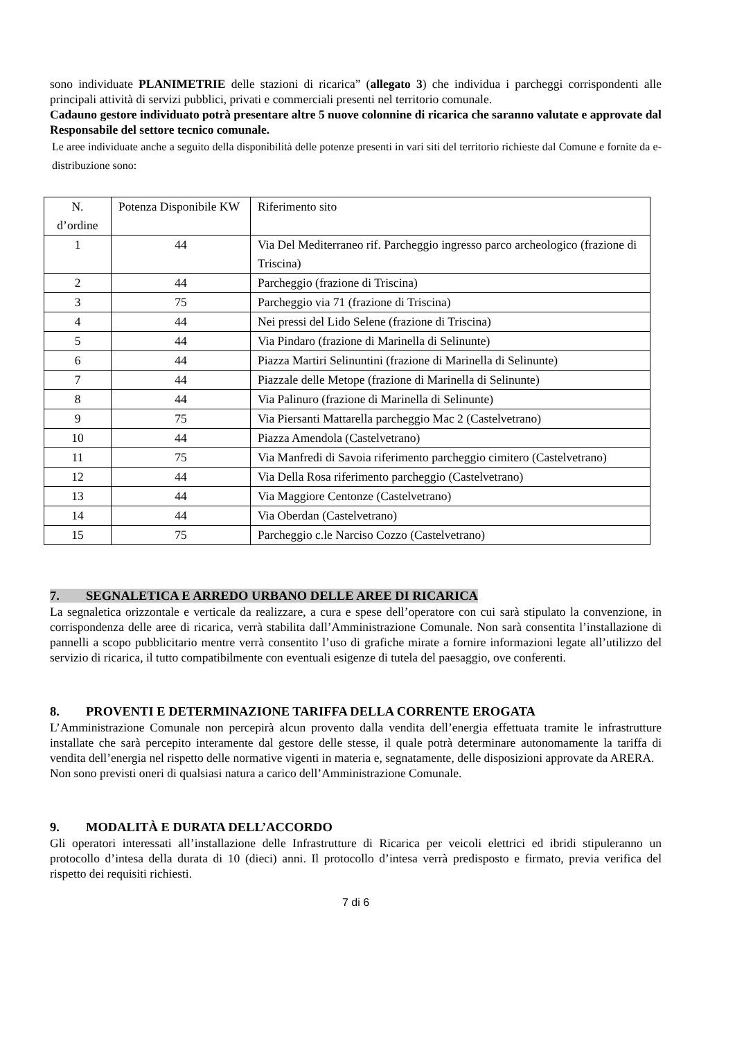sono individuate PLANIMETRIE delle stazioni di ricarica” (allegato 3) che individua i parcheggi corrispondenti alle principali attività di servizi pubblici, privati e commerciali presenti nel territorio comunale.
Cadauno gestore individuato potrà presentare altre 5 nuove colonnine di ricarica che saranno valutate e approvate dal Responsabile del settore tecnico comunale.
Le aree individuate anche a seguito della disponibilità delle potenze presenti in vari siti del territorio richieste dal Comune e fornite da e-distribuzione sono:
| N. d’ordine | Potenza Disponibile KW | Riferimento sito |
| 1 | 44 | Via Del Mediterraneo rif. Parcheggio ingresso parco archeologico (frazione di Triscina) |
| 2 | 44 | Parcheggio (frazione di Triscina) |
| 3 | 75 | Parcheggio via 71 (frazione di Triscina) |
| 4 | 44 | Nei pressi del Lido Selene (frazione di Triscina) |
| 5 | 44 | Via Pindaro (frazione di Marinella di Selinunte) |
| 6 | 44 | Piazza Martiri Selinuntini (frazione di Marinella di Selinunte) |
| 7 | 44 | Piazzale delle Metope (frazione di Marinella di Selinunte) |
| 8 | 44 | Via Palinuro (frazione di Marinella di Selinunte) |
| 9 | 75 | Via Piersanti Mattarella parcheggio Mac 2 (Castelvetrano) |
| 10 | 44 | Piazza Amendola (Castelvetrano) |
| 11 | 75 | Via Manfredi di Savoia riferimento parcheggio cimitero (Castelvetrano) |
| 12 | 44 | Via Della Rosa riferimento parcheggio (Castelvetrano) |
| 13 | 44 | Via Maggiore Centonze (Castelvetrano) |
| 14 | 44 | Via Oberdan (Castelvetrano) |
| 15 | 75 | Parcheggio c.le Narciso Cozzo (Castelvetrano) |
7. SEGNALETICA E ARREDO URBANO DELLE AREE DI RICARICA
La segnaletica orizzontale e verticale da realizzare, a cura e spese dell’operatore con cui sarà stipulato la convenzione, in corrispondenza delle aree di ricarica, verrà stabilita dall’Amministrazione Comunale. Non sarà consentita l’installazione di pannelli a scopo pubblicitario mentre verrà consentito l’uso di grafiche mirate a fornire informazioni legate all’utilizzo del servizio di ricarica, il tutto compatibilmente con eventuali esigenze di tutela del paesaggio, ove conferenti.
8. PROVENTI E DETERMINAZIONE TARIFFA DELLA CORRENTE EROGATA
L’Amministrazione Comunale non percepirà alcun provento dalla vendita dell’energia effettuata tramite le infrastrutture installate che sarà percepito interamente dal gestore delle stesse, il quale potrà determinare autonomamente la tariffa di vendita dell’energia nel rispetto delle normative vigenti in materia e, segnatamente, delle disposizioni approvate da ARERA.
Non sono previsti oneri di qualsiasi natura a carico dell’Amministrazione Comunale.
9. MODALITÀ E DURATA DELL’ACCORDO
Gli operatori interessati all’installazione delle Infrastrutture di Ricarica per veicoli elettrici ed ibridi stipuleranno un protocollo d’intesa della durata di 10 (dieci) anni. Il protocollo d’intesa verrà predisposto e firmato, previa verifica del rispetto dei requisiti richiesti.
7 di 6